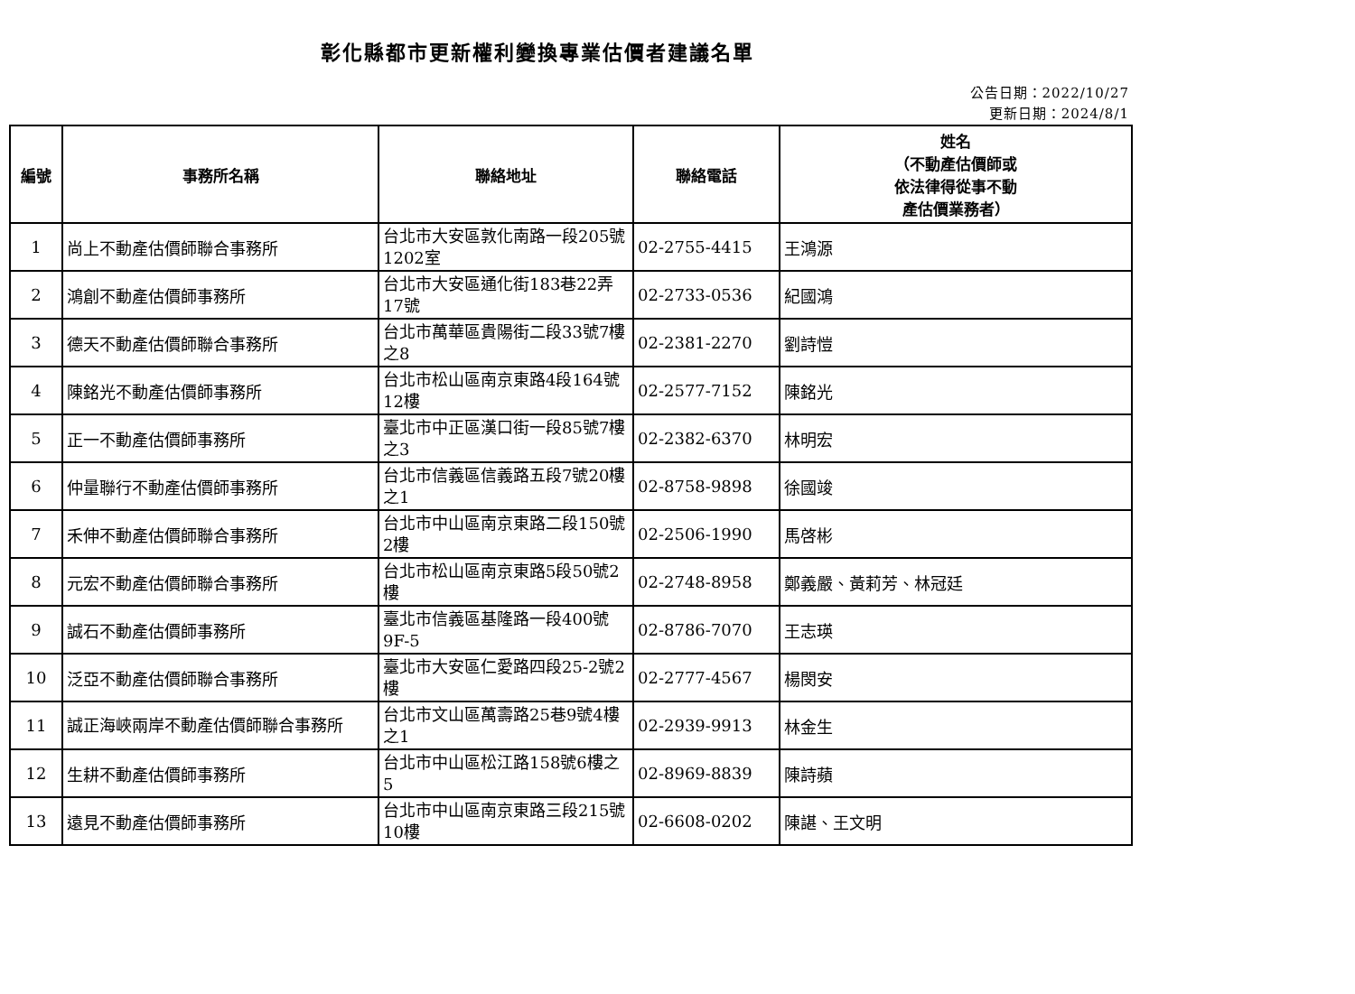彰化縣都市更新權利變換專業估價者建議名單
公告日期：2022/10/27
更新日期：2024/8/1
| 編號 | 事務所名稱 | 聯絡地址 | 聯絡電話 | 姓名 （不動產估價師或 依法律得從事不動 產估價業務者） |
| --- | --- | --- | --- | --- |
| 1 | 尚上不動產估價師聯合事務所 | 台北市大安區敦化南路一段205號1202室 | 02-2755-4415 | 王鴻源 |
| 2 | 鴻創不動產估價師事務所 | 台北市大安區通化街183巷22弄17號 | 02-2733-0536 | 紀國鴻 |
| 3 | 德天不動產估價師聯合事務所 | 台北市萬華區貴陽街二段33號7樓之8 | 02-2381-2270 | 劉詩愷 |
| 4 | 陳銘光不動產估價師事務所 | 台北市松山區南京東路4段164號12樓 | 02-2577-7152 | 陳銘光 |
| 5 | 正一不動產估價師事務所 | 臺北市中正區漢口街一段85號7樓之3 | 02-2382-6370 | 林明宏 |
| 6 | 仲量聯行不動產估價師事務所 | 台北市信義區信義路五段7號20樓之1 | 02-8758-9898 | 徐國竣 |
| 7 | 禾伸不動產估價師聯合事務所 | 台北市中山區南京東路二段150號2樓 | 02-2506-1990 | 馬啓彬 |
| 8 | 元宏不動產估價師聯合事務所 | 台北市松山區南京東路5段50號2樓 | 02-2748-8958 | 鄭義嚴、黃莉芳、林冠廷 |
| 9 | 誠石不動產估價師事務所 | 臺北市信義區基隆路一段400號9F-5 | 02-8786-7070 | 王志瑛 |
| 10 | 泛亞不動產估價師聯合事務所 | 臺北市大安區仁愛路四段25-2號2樓 | 02-2777-4567 | 楊閔安 |
| 11 | 誠正海峽兩岸不動產估價師聯合事務所 | 台北市文山區萬壽路25巷9號4樓之1 | 02-2939-9913 | 林金生 |
| 12 | 生耕不動產估價師事務所 | 台北市中山區松江路158號6樓之5 | 02-8969-8839 | 陳詩蘋 |
| 13 | 遠見不動產估價師事務所 | 台北市中山區南京東路三段215號10樓 | 02-6608-0202 | 陳諶、王文明 |